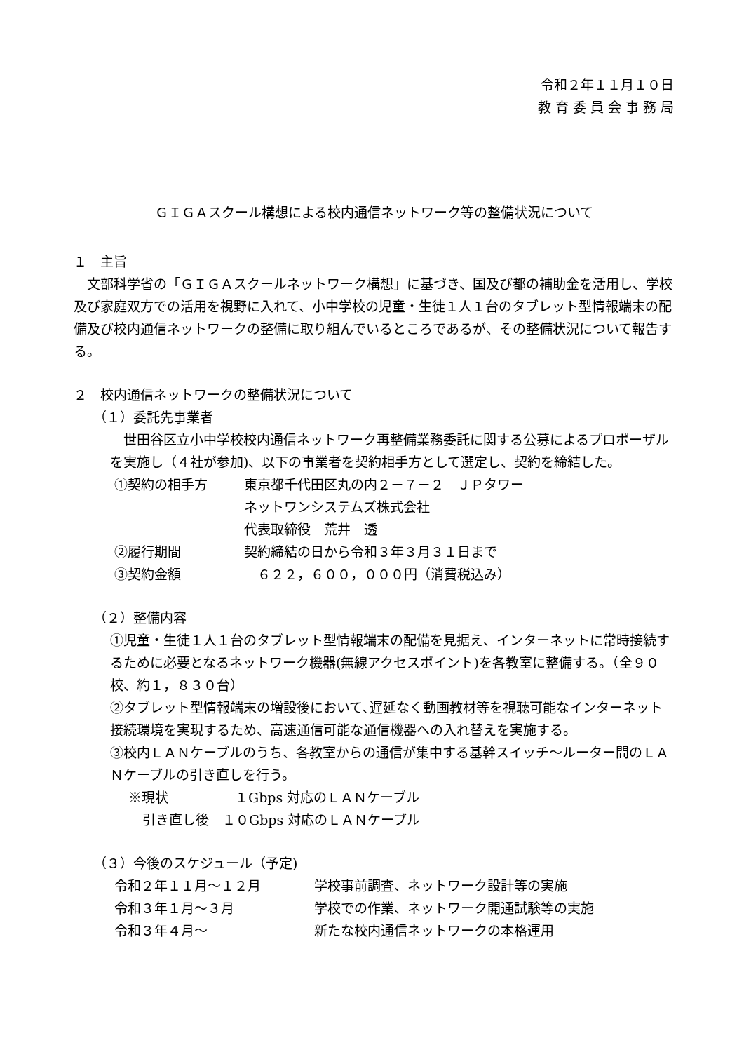令和２年１１月１０日
教 育 委 員 会 事 務 局
ＧＩＧＡスクール構想による校内通信ネットワーク等の整備状況について
１　主旨
　文部科学省の「ＧＩＧＡスクールネットワーク構想」に基づき、国及び都の補助金を活用し、学校及び家庭双方での活用を視野に入れて、小中学校の児童・生徒１人１台のタブレット型情報端末の配備及び校内通信ネットワークの整備に取り組んでいるところであるが、その整備状況について報告する。
２　校内通信ネットワークの整備状況について
（１）委託先事業者
　世田谷区立小中学校校内通信ネットワーク再整備業務委託に関する公募によるプロポーザルを実施し（４社が参加)、以下の事業者を契約相手方として選定し、契約を締結した。
①契約の相手方 東京都千代田区丸の内２－７－２　ＪＰタワー
ネットワンシステムズ株式会社
代表取締役　荒井　透
②履行期間 契約締結の日から令和３年３月３１日まで
③契約金額　６２２，６００，０００円（消費税込み）
（２）整備内容
①児童・生徒１人１台のタブレット型情報端末の配備を見据え、インターネットに常時接続するために必要となるネットワーク機器(無線アクセスポイント)を各教室に整備する。（全９０校、約１，８３０台）
②タブレット型情報端末の増設後において､遅延なく動画教材等を視聴可能なインターネット接続環境を実現するため、高速通信可能な通信機器への入れ替えを実施する。
③校内ＬＡＮケーブルのうち、各教室からの通信が集中する基幹スイッチ～ルーター間のＬＡＮケーブルの引き直しを行う。
※現状　　　　　１Gbps 対応のＬＡＮケーブル
引き直し後　１０Gbps 対応のＬＡＮケーブル
（３）今後のスケジュール（予定)
令和２年１１月～１２月 学校事前調査、ネットワーク設計等の実施
令和３年１月～３月 学校での作業、ネットワーク開通試験等の実施
令和３年４月～ 新たな校内通信ネットワークの本格運用